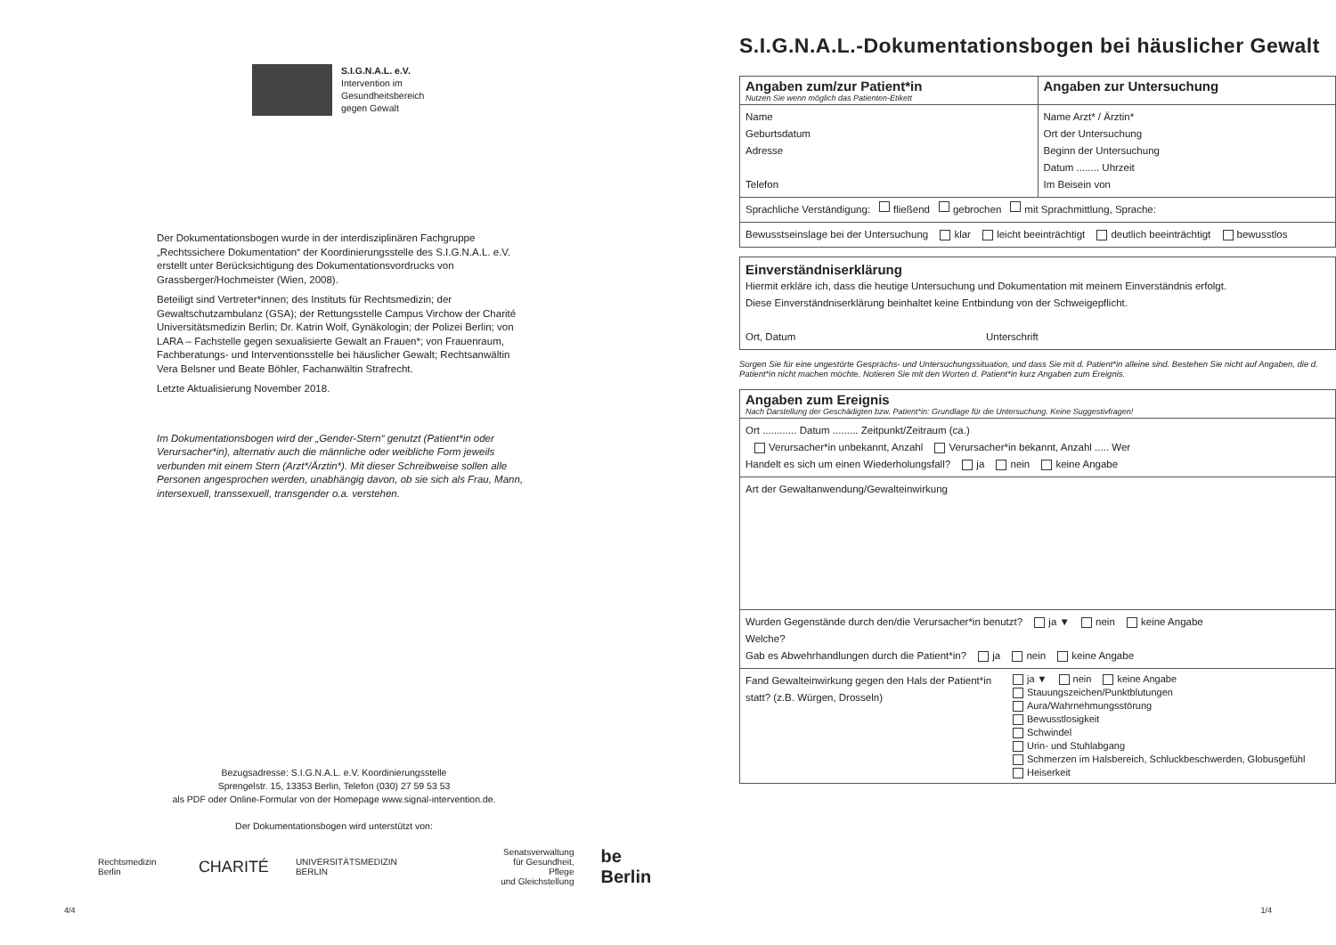S.I.G.N.A.L. e.V.
Intervention im
Gesundheitsbereich
gegen Gewalt
Der Dokumentationsbogen wurde in der interdisziplinären Fachgruppe „Rechtssichere Dokumentation“ der Koordinierungsstelle des S.I.G.N.A.L. e.V. erstellt unter Berücksichtigung des Dokumentationsvordrucks von Grassberger/Hochmeister (Wien, 2008).
Beteiligt sind Vertreter*innen; des Instituts für Rechtsmedizin; der Gewaltschutzambulanz (GSA); der Rettungsstelle Campus Virchow der Charité Universitätsmedizin Berlin; Dr. Katrin Wolf, Gynäkologin; der Polizei Berlin; von LARA – Fachstelle gegen sexualisierte Gewalt an Frauen*; von Frauenraum, Fachberatungs- und Interventionsstelle bei häuslicher Gewalt; Rechtsanwältin Vera Belsner und Beate Böhler, Fachanwältin Strafrecht.
Letzte Aktualisierung November 2018.
Im Dokumentationsbogen wird der „Gender-Stern“ genutzt (Patient*in oder Verursacher*in), alternativ auch die männliche oder weibliche Form jeweils verbunden mit einem Stern (Arzt*/Ärztin*). Mit dieser Schreibweise sollen alle Personen angesprochen werden, unabhängig davon, ob sie sich als Frau, Mann, intersexuell, transsexuell, transgender o.a. verstehen.
Bezugsadresse: S.I.G.N.A.L. e.V. Koordinierungsstelle
Sprengelstr. 15, 13353 Berlin, Telefon (030) 27 59 53 53
als PDF oder Online-Formular von der Homepage www.signal-intervention.de.
Der Dokumentationsbogen wird unterstützt von:
Rechtsmedizin Berlin CHARITÉ UNIVERSITÄTSMEDIZIN BERLIN Senatsverwaltung
für Gesundheit, Pflege
und Gleichstellung be Berlin
4/4
S.I.G.N.A.L.-Dokumentationsbogen bei häuslicher Gewalt
Angaben zum/zur Patient*in
Nutzen Sie wenn möglich das Patienten-Etikett
Angaben zur Untersuchung
Name
Geburtsdatum
Adresse
Telefon
Name Arzt* / Ärztin*
Ort der Untersuchung
Beginn der Untersuchung
Datum ........ Uhrzeit
Im Beisein von
Sprachliche Verständigung: fließend gebrochen mit Sprachmittlung, Sprache:
Bewusstseinslage bei der Untersuchung klar leicht beeinträchtigt deutlich beeinträchtigt bewusstlos
Einverständniserklärung
Hiermit erkläre ich, dass die heutige Untersuchung und Dokumentation mit meinem Einverständnis erfolgt.
Diese Einverständniserklärung beinhaltet keine Entbindung von der Schweigepflicht.
Ort, Datum Unterschrift
Sorgen Sie für eine ungestörte Gesprächs- und Untersuchungssituation, und dass Sie mit d. Patient*in alleine sind. Bestehen Sie nicht auf Angaben, die d. Patient*in nicht machen möchte. Notieren Sie mit den Worten d. Patient*in kurz Angaben zum Ereignis.
Angaben zum Ereignis
Nach Darstellung der Geschädigten bzw. Patient*in: Grundlage für die Untersuchung. Keine Suggestivfragen!
Ort ............ Datum ......... Zeitpunkt/Zeitraum (ca.)
Verursacher*in unbekannt, Anzahl Verursacher*in bekannt, Anzahl ..... Wer
Handelt es sich um einen Wiederholungsfall? ja nein keine Angabe
Art der Gewaltanwendung/Gewalteinwirkung
Wurden Gegenstände durch den/die Verursacher*in benutzt? ja ▼ nein keine Angabe
Welche?
Gab es Abwehrhandlungen durch die Patient*in? ja nein keine Angabe
Fand Gewalteinwirkung gegen den Hals der Patient*in statt? (z.B. Würgen, Drosseln)
ja ▼ nein keine Angabe
Stauungszeichen/Punktblutungen
Aura/Wahrnehmungsstörung
Bewusstlosigkeit
Schwindel
Urin- und Stuhlabgang
Schmerzen im Halsbereich, Schluckbeschwerden, Globusgefühl
Heiserkeit
1/4